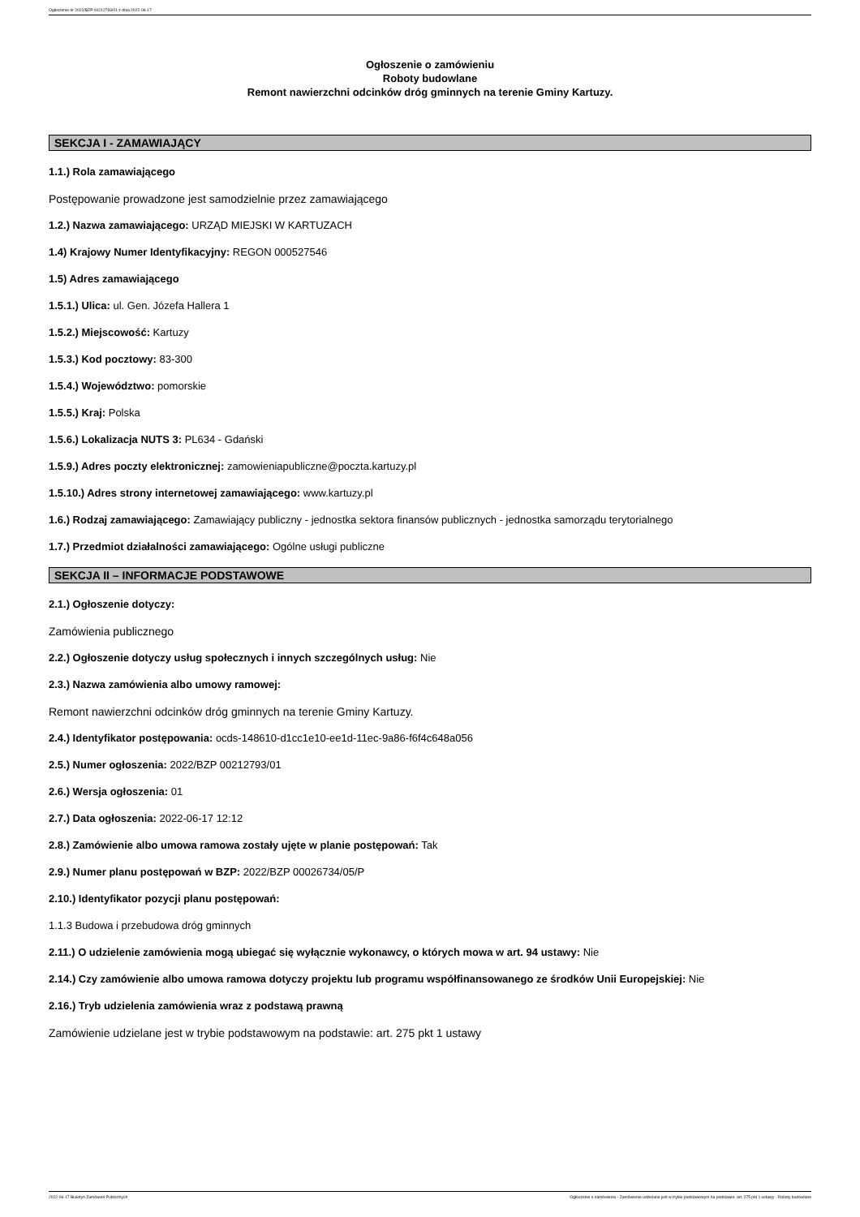Ogłoszenie nr 2022/BZP 00212793/01 z dnia 2022-06-17
Ogłoszenie o zamówieniu
Roboty budowlane
Remont nawierzchni odcinków dróg gminnych na terenie Gminy Kartuzy.
SEKCJA I - ZAMAWIAJĄCY
1.1.) Rola zamawiającego
Postępowanie prowadzone jest samodzielnie przez zamawiającego
1.2.) Nazwa zamawiającego: URZĄD MIEJSKI W KARTUZACH
1.4) Krajowy Numer Identyfikacyjny: REGON 000527546
1.5) Adres zamawiającego
1.5.1.) Ulica: ul. Gen. Józefa Hallera 1
1.5.2.) Miejscowość: Kartuzy
1.5.3.) Kod pocztowy: 83-300
1.5.4.) Województwo: pomorskie
1.5.5.) Kraj: Polska
1.5.6.) Lokalizacja NUTS 3: PL634 - Gdański
1.5.9.) Adres poczty elektronicznej: zamowieniapubliczne@poczta.kartuzy.pl
1.5.10.) Adres strony internetowej zamawiającego: www.kartuzy.pl
1.6.) Rodzaj zamawiającego: Zamawiający publiczny - jednostka sektora finansów publicznych - jednostka samorządu terytorialnego
1.7.) Przedmiot działalności zamawiającego: Ogólne usługi publiczne
SEKCJA II – INFORMACJE PODSTAWOWE
2.1.) Ogłoszenie dotyczy:
Zamówienia publicznego
2.2.) Ogłoszenie dotyczy usług społecznych i innych szczególnych usług: Nie
2.3.) Nazwa zamówienia albo umowy ramowej:
Remont nawierzchni odcinków dróg gminnych na terenie Gminy Kartuzy.
2.4.) Identyfikator postępowania: ocds-148610-d1cc1e10-ee1d-11ec-9a86-f6f4c648a056
2.5.) Numer ogłoszenia: 2022/BZP 00212793/01
2.6.) Wersja ogłoszenia: 01
2.7.) Data ogłoszenia: 2022-06-17 12:12
2.8.) Zamówienie albo umowa ramowa zostały ujęte w planie postępowań: Tak
2.9.) Numer planu postępowań w BZP: 2022/BZP 00026734/05/P
2.10.) Identyfikator pozycji planu postępowań:
1.1.3 Budowa i przebudowa dróg gminnych
2.11.) O udzielenie zamówienia mogą ubiegać się wyłącznie wykonawcy, o których mowa w art. 94 ustawy: Nie
2.14.) Czy zamówienie albo umowa ramowa dotyczy projektu lub programu współfinansowanego ze środków Unii Europejskiej: Nie
2.16.) Tryb udzielenia zamówienia wraz z podstawą prawną
Zamówienie udzielane jest w trybie podstawowym na podstawie: art. 275 pkt 1 ustawy
2022-06-17 Biuletyn Zamówień Publicznych Ogłoszenie o zamówieniu - Zamówienie udzielane jest w trybie podstawowym na podstawie: art. 275 pkt 1 ustawy - Roboty budowlane